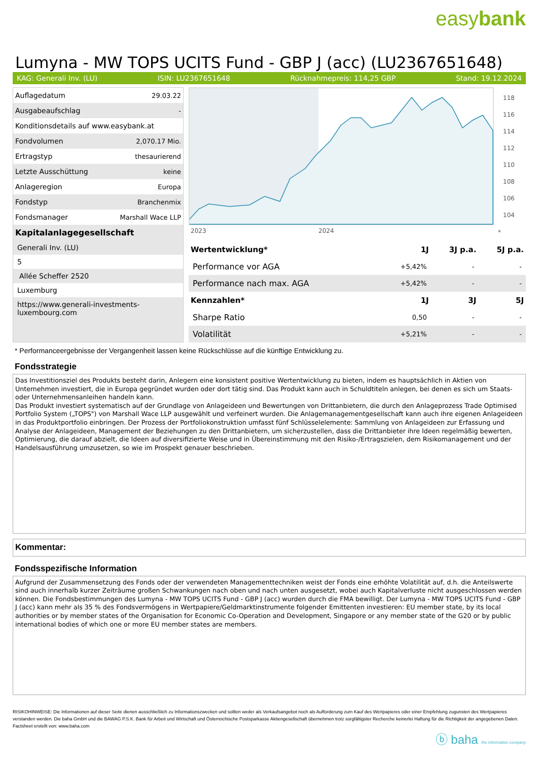easybank
Lumyna - MW TOPS UCITS Fund - GBP J (acc) (LU2367651648)
KAG: Generali Inv. (LU) ISIN: LU2367651648 Rücknahmepreis: 114,25 GBP Stand: 19.12.2024
| Auflagedatum | 29.03.22 |
| Ausgabeaufschlag | - |
| Konditionsdetails auf www.easybank.at | |
| Fondvolumen | 2,070.17 Mio. |
| Ertragstyp | thesaurierend |
| Letzte Ausschüttung | keine |
| Anlageregion | Europa |
| Fondstyp | Branchenmix |
| Fondsmanager | Marshall Wace LLP |
Kapitalanlagegesellschaft
Generali Inv. (LU)
5
Allée Scheffer 2520
Luxemburg
https://www.generali-investments-luxembourg.com
118
116
114
112
110
108
106
104
2023
2024
*
| Wertentwicklung* | 1J | 3J p.a. | 5J p.a. |
| --- | --- | --- | --- |
| Performance vor AGA | +5,42% | - | - |
| Performance nach max. AGA | +5,42% | - | - |
| Kennzahlen* | 1J | 3J | 5J |
| Sharpe Ratio | 0,50 | - | - |
| Volatilität | +5,21% | - | - |
* Performanceergebnisse der Vergangenheit lassen keine Rückschlüsse auf die künftige Entwicklung zu.
Fondsstrategie
Das Investitionsziel des Produkts besteht darin, Anlegern eine konsistent positive Wertentwicklung zu bieten, indem es hauptsächlich in Aktien von Unternehmen investiert, die in Europa gegründet wurden oder dort tätig sind. Das Produkt kann auch in Schuldtiteln anlegen, bei denen es sich um Staats- oder Unternehmensanleihen handeln kann.
Das Produkt investiert systematisch auf der Grundlage von Anlageideen und Bewertungen von Drittanbietern, die durch den Anlageprozess Trade Optimised Portfolio System („TOPS") von Marshall Wace LLP ausgewählt und verfeinert wurden. Die Anlagemanagementgesellschaft kann auch ihre eigenen Anlageideen in das Produktportfolio einbringen. Der Prozess der Portfoliokonstruktion umfasst fünf Schlüsselelemente: Sammlung von Anlageideen zur Erfassung und Analyse der Anlageideen, Management der Beziehungen zu den Drittanbietern, um sicherzustellen, dass die Drittanbieter ihre Ideen regelmäßig bewerten, Optimierung, die darauf abzielt, die Ideen auf diversifizierte Weise und in Übereinstimmung mit den Risiko-/Ertragszielen, dem Risikomanagement und der Handelsausführung umzusetzen, so wie im Prospekt genauer beschrieben.
Kommentar:
Fondsspezifische Information
Aufgrund der Zusammensetzung des Fonds oder der verwendeten Managementtechniken weist der Fonds eine erhöhte Volatilität auf, d.h. die Anteilswerte sind auch innerhalb kurzer Zeiträume großen Schwankungen nach oben und nach unten ausgesetzt, wobei auch Kapitalverluste nicht ausgeschlossen werden können. Die Fondsbestimmungen des Lumyna - MW TOPS UCITS Fund - GBP J (acc) wurden durch die FMA bewilligt. Der Lumyna - MW TOPS UCITS Fund - GBP J (acc) kann mehr als 35 % des Fondsvermögens in Wertpapiere/Geldmarktinstrumente folgender Emittenten investieren: EU member state, by its local authorities or by member states of the Organisation for Economic Co-Operation and Development, Singapore or any member state of the G20 or by public international bodies of which one or more EU member states are members.
RISIKOHINWEISE: Die Informationen auf dieser Seite dienen ausschließlich zu Informationszwecken und sollten weder als Verkaufsangebot noch als Aufforderung zum Kauf des Wertpapieres oder einer Empfehlung zugunsten des Wertpapieres verstanden werden. Die baha GmbH und die BAWAG P.S.K. Bank für Arbeit und Wirtschaft und Österreichische Postsparkasse Aktiengesellschaft übernehmen trotz sorgfältigster Recherche keinerlei Haftung für die Richtigkeit der angegebenen Daten.
Factsheet erstellt von: www.baha.com
ⓑ baha the information company